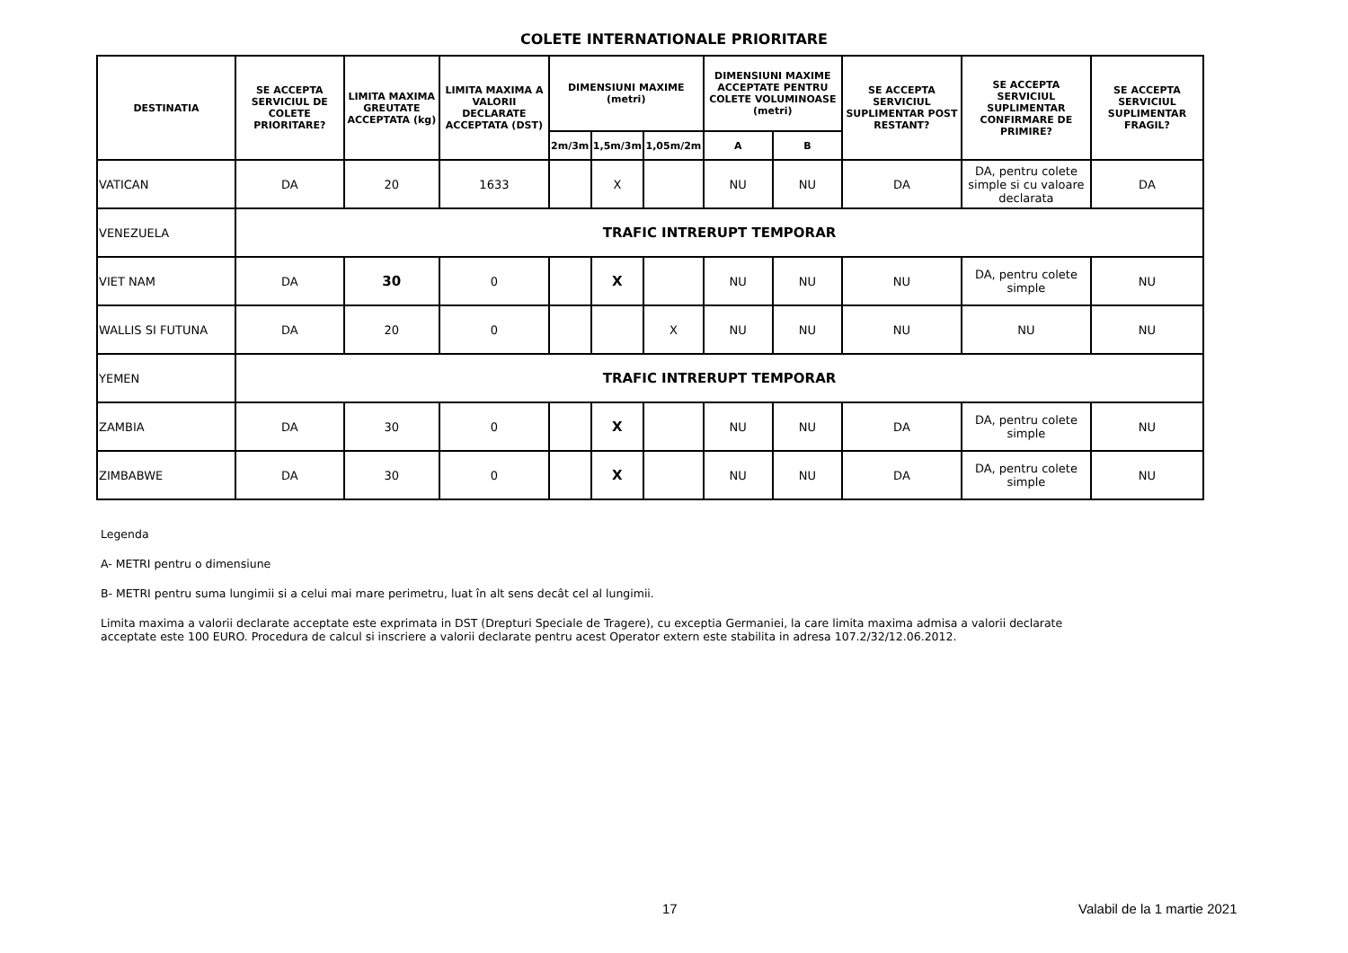COLETE INTERNATIONALE PRIORITARE
| DESTINATIA | SE ACCEPTA SERVICIUL DE COLETE PRIORITARE? | LIMITA MAXIMA GREUTATE ACCEPTATA (kg) | LIMITA MAXIMA A VALORII DECLARATE ACCEPTATA (DST) | DIMENSIUNI MAXIME (metri) | | | DIMENSIUNI MAXIME ACCEPTATE PENTRU COLETE VOLUMINOASE (metri) | | SE ACCEPTA SERVICIUL SUPLIMENTAR POST RESTANT? | SE ACCEPTA SERVICIUL SUPLIMENTAR CONFIRMARE DE PRIMIRE? | SE ACCEPTA SERVICIUL SUPLIMENTAR FRAGIL? |
| --- | --- | --- | --- | --- | --- | --- | --- | --- | --- | --- | --- |
| | | | | 2m/3m | 1,5m/3m | 1,05m/2m | A | B | | | |
| VATICAN | DA | 20 | 1633 | | X | | NU | NU | DA | DA, pentru colete simple si cu valoare declarata | DA |
| VENEZUELA | TRAFIC INTRERUPT TEMPORAR | | | | | | | | | | |
| VIET NAM | DA | 30 | 0 | | X | | NU | NU | NU | DA, pentru colete simple | NU |
| WALLIS SI FUTUNA | DA | 20 | 0 | | | X | NU | NU | NU | NU | NU |
| YEMEN | TRAFIC INTRERUPT TEMPORAR | | | | | | | | | | |
| ZAMBIA | DA | 30 | 0 | | X | | NU | NU | DA | DA, pentru colete simple | NU |
| ZIMBABWE | DA | 30 | 0 | | X | | NU | NU | DA | DA, pentru colete simple | NU |
Legenda
A- METRI pentru o dimensiune
B- METRI pentru suma lungimii si a celui mai mare perimetru, luat în alt sens decât cel al lungimii.
Limita maxima a valorii declarate acceptate este exprimata in DST (Drepturi Speciale de Tragere), cu exceptia Germaniei, la care limita maxima admisa a valorii declarate
acceptate este 100 EURO. Procedura de calcul si inscriere a valorii declarate pentru acest Operator extern este stabilita in adresa 107.2/32/12.06.2012.
17 Valabil de la 1 martie 2021